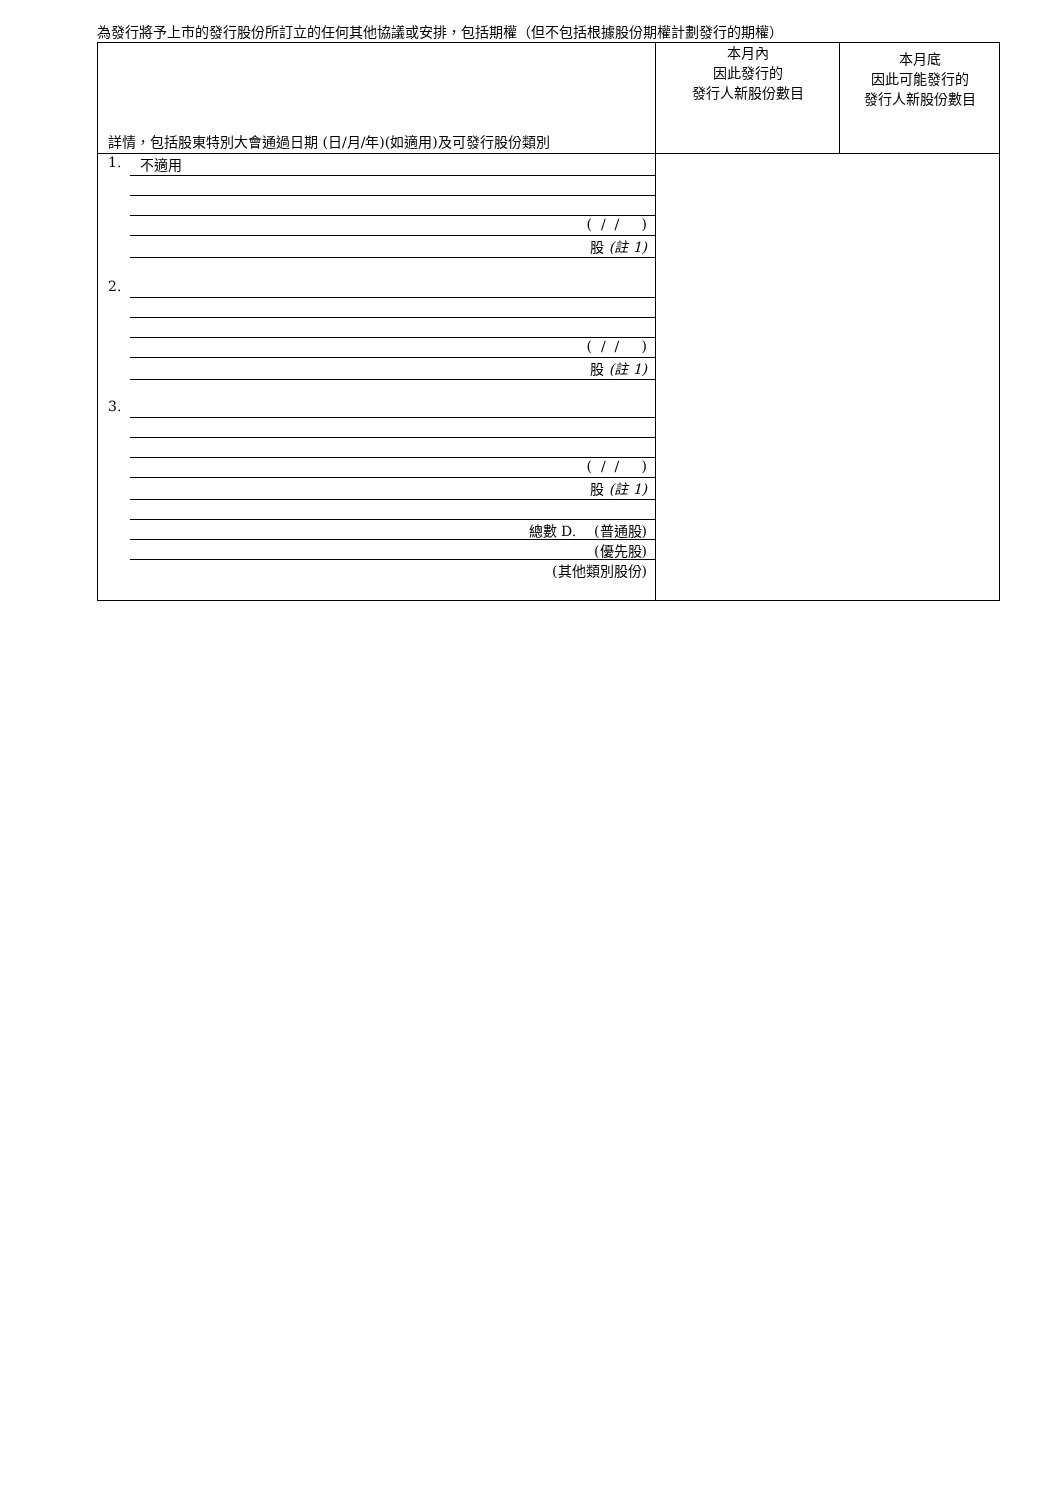為發行將予上市的發行股份所訂立的任何其他協議或安排，包括期權（但不包括根據股份期權計劃發行的期權）
| 詳情，包括股東特別大會通過日期 (日/月/年)(如適用)及可發行股份類別 | 本月內 因此發行的 發行人新股份數目 | 本月底 因此可能發行的 發行人新股份數目 |
| 1. 不適用 ( / / ) 股 (註 1) 2. ( / / ) 股 (註 1) 3. ( / / ) 股 (註 1) 總數 D. (普通股) (優先股) (其他類別股份) | | |